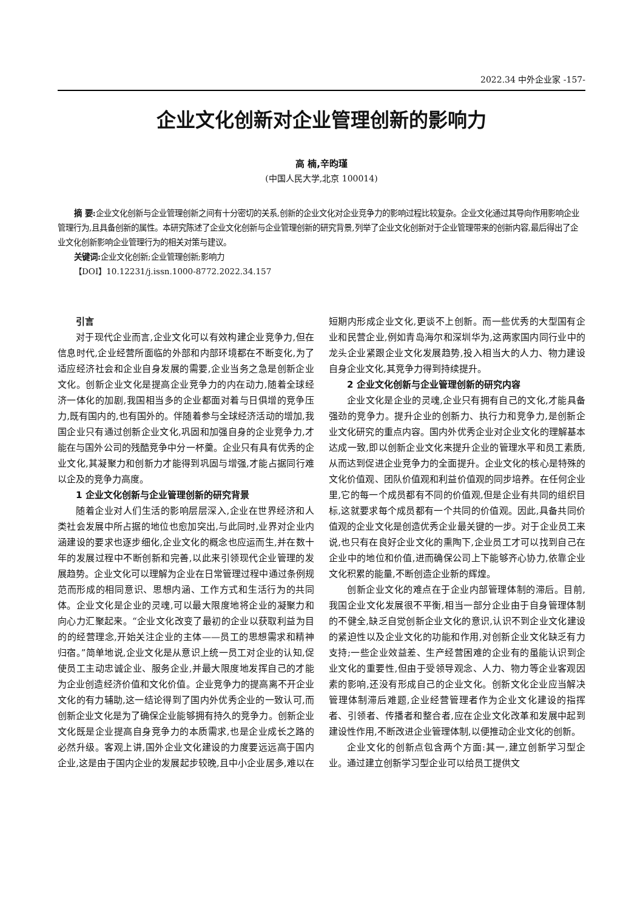2022.34 中外企业家 -157-
企业文化创新对企业管理创新的影响力
高 楠,辛昀瑾
(中国人民大学,北京 100014)
摘 要: 企业文化创新与企业管理创新之间有十分密切的关系,创新的企业文化对企业竞争力的影响过程比较复杂。企业文化通过其导向作用影响企业管理行为,且具备创新的属性。本研究陈述了企业文化创新与企业管理创新的研究背景,列举了企业文化创新对于企业管理带来的创新内容,最后得出了企业文化创新影响企业管理行为的相关对策与建议。
关键词: 企业文化创新;企业管理创新;影响力
【DOI】10.12231/j.issn.1000-8772.2022.34.157
引言
对于现代企业而言,企业文化可以有效构建企业竞争力,但在信息时代,企业经营所面临的外部和内部环境都在不断变化,为了适应经济社会和企业自身发展的需要,企业当务之急是创新企业文化。创新企业文化是提高企业竞争力的内在动力,随着全球经济一体化的加剧,我国相当多的企业都面对着与日俱增的竞争压力,既有国内的,也有国外的。伴随着参与全球经济活动的增加,我国企业只有通过创新企业文化,巩固和加强自身的企业竞争力,才能在与国外公司的残酷竞争中分一杯羹。企业只有具有优秀的企业文化,其凝聚力和创新力才能得到巩固与增强,才能占据同行难以企及的竞争力高度。
1 企业文化创新与企业管理创新的研究背景
随着企业对人们生活的影响层层深入,企业在世界经济和人类社会发展中所占据的地位也愈加突出,与此同时,业界对企业内涵建设的要求也逐步细化,企业文化的概念也应运而生,并在数十年的发展过程中不断创新和完善,以此来引领现代企业管理的发展趋势。企业文化可以理解为企业在日常管理过程中通过条例规范而形成的相同意识、思想内涵、工作方式和生活行为的共同体。企业文化是企业的灵魂,可以最大限度地将企业的凝聚力和向心力汇聚起来。“企业文化改变了最初的企业以获取利益为目的的经营理念,开始关注企业的主体——员工的思想需求和精神归宿。”简单地说,企业文化是从意识上统一员工对企业的认知,促使员工主动忠诚企业、服务企业,并最大限度地发挥自己的才能为企业创造经济价值和文化价值。企业竞争力的提高离不开企业文化的有力辅助,这一结论得到了国内外优秀企业的一致认可,而创新企业文化是为了确保企业能够拥有持久的竞争力。创新企业文化既是企业提高自身竞争力的本质需求,也是企业成长之路的必然升级。客观上讲,国外企业文化建设的力度要远远高于国内企业,这是由于国内企业的发展起步较晚,且中小企业居多,难以在短期内形成企业文化,更谈不上创新。而一些优秀的大型国有企业和民营企业,例如青岛海尔和深圳华为,这两家国内同行业中的龙头企业紧跟企业文化发展趋势,投入相当大的人力、物力建设自身企业文化,其竞争力得到持续提升。
2 企业文化创新与企业管理创新的研究内容
企业文化是企业的灵魂,企业只有拥有自己的文化,才能具备强劲的竞争力。提升企业的创新力、执行力和竞争力,是创新企业文化研究的重点内容。国内外优秀企业对企业文化的理解基本达成一致,即以创新企业文化来提升企业的管理水平和员工素质,从而达到促进企业竞争力的全面提升。企业文化的核心是特殊的文化价值观、团队价值观和利益价值观的同步培养。在任何企业里,它的每一个成员都有不同的价值观,但是企业有共同的组织目标,这就要求每个成员都有一个共同的价值观。因此,具备共同价值观的企业文化是创造优秀企业最关键的一步。对于企业员工来说,也只有在良好企业文化的熏陶下,企业员工才可以找到自己在企业中的地位和价值,进而确保公司上下能够齐心协力,依靠企业文化积累的能量,不断创造企业新的辉煌。
创新企业文化的难点在于企业内部管理体制的滞后。目前,我国企业文化发展很不平衡,相当一部分企业由于自身管理体制的不健全,缺乏自觉创新企业文化的意识,认识不到企业文化建设的紧迫性以及企业文化的功能和作用,对创新企业文化缺乏有力支持;一些企业效益差、生产经营困难的企业有的虽能认识到企业文化的重要性,但由于受领导观念、人力、物力等企业客观因素的影响,还没有形成自己的企业文化。创新文化企业应当解决管理体制滞后难题,企业经营管理者作为企业文化建设的指挥者、引领者、传播者和整合者,应在企业文化改革和发展中起到建设性作用,不断改进企业管理体制,以便推动企业文化的创新。
企业文化的创新点包含两个方面:其一,建立创新学习型企业。通过建立创新学习型企业可以给员工提供文